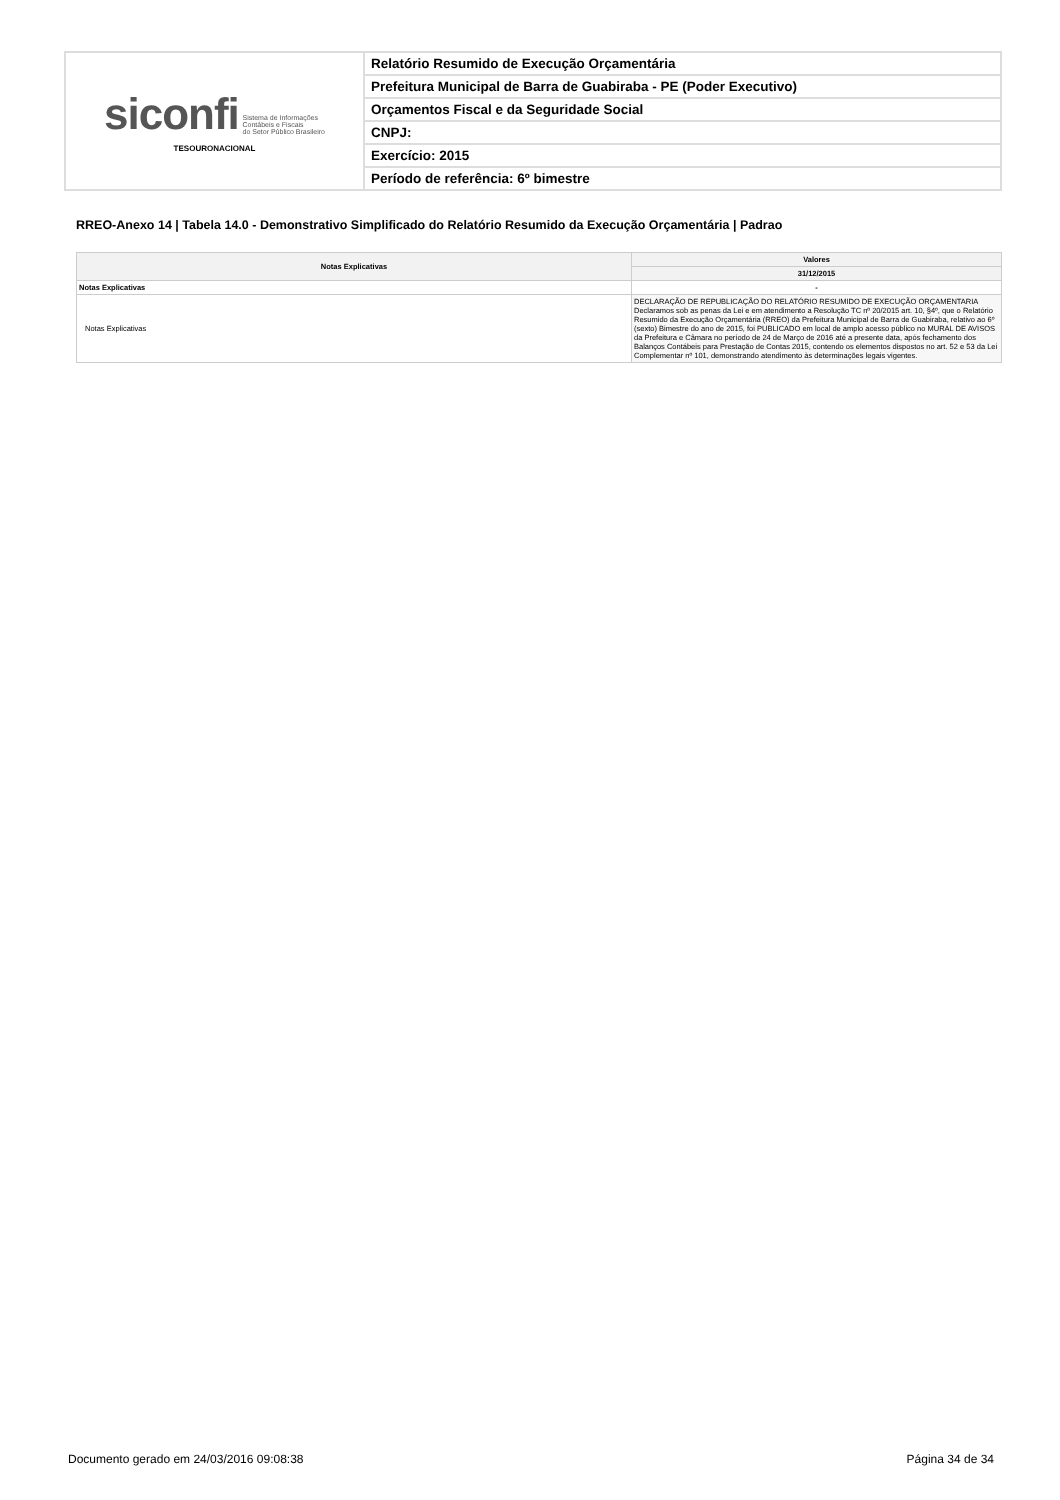| siconfi Sistema de Informações Contábeis e Fiscais do Setor Público Brasileiro TESOURONACIONAL | Relatório Resumido de Execução Orçamentária |
| | Prefeitura Municipal de Barra de Guabiraba - PE (Poder Executivo) |
| | Orçamentos Fiscal e da Seguridade Social |
| | CNPJ: |
| | Exercício: 2015 |
| | Período de referência: 6º bimestre |
RREO-Anexo 14 | Tabela 14.0 - Demonstrativo Simplificado do Relatório Resumido da Execução Orçamentária | Padrao
| Notas Explicativas | Valores |
| --- | --- |
| | 31/12/2015 |
| Notas Explicativas | - |
| Notas Explicativas | DECLARAÇÃO DE REPUBLICAÇÃO DO RELATÓRIO RESUMIDO DE EXECUÇÃO ORÇAMENTARIA Declaramos sob as penas da Lei e em atendimento a Resolução TC nº 20/2015 art. 10, §4º, que o Relatório Resumido da Execução Orçamentária (RREO) da Prefeitura Municipal de Barra de Guabiraba, relativo ao 6º (sexto) Bimestre do ano de 2015, foi PUBLICADO em local de amplo acesso público no MURAL DE AVISOS da Prefeitura e Câmara no período de 24 de Março de 2016 até a presente data, após fechamento dos Balanços Contábeis para Prestação de Contas 2015, contendo os elementos dispostos no art. 52 e 53 da Lei Complementar nº 101, demonstrando atendimento às determinações legais vigentes. |
Documento gerado em 24/03/2016 09:08:38
Página 34 de 34